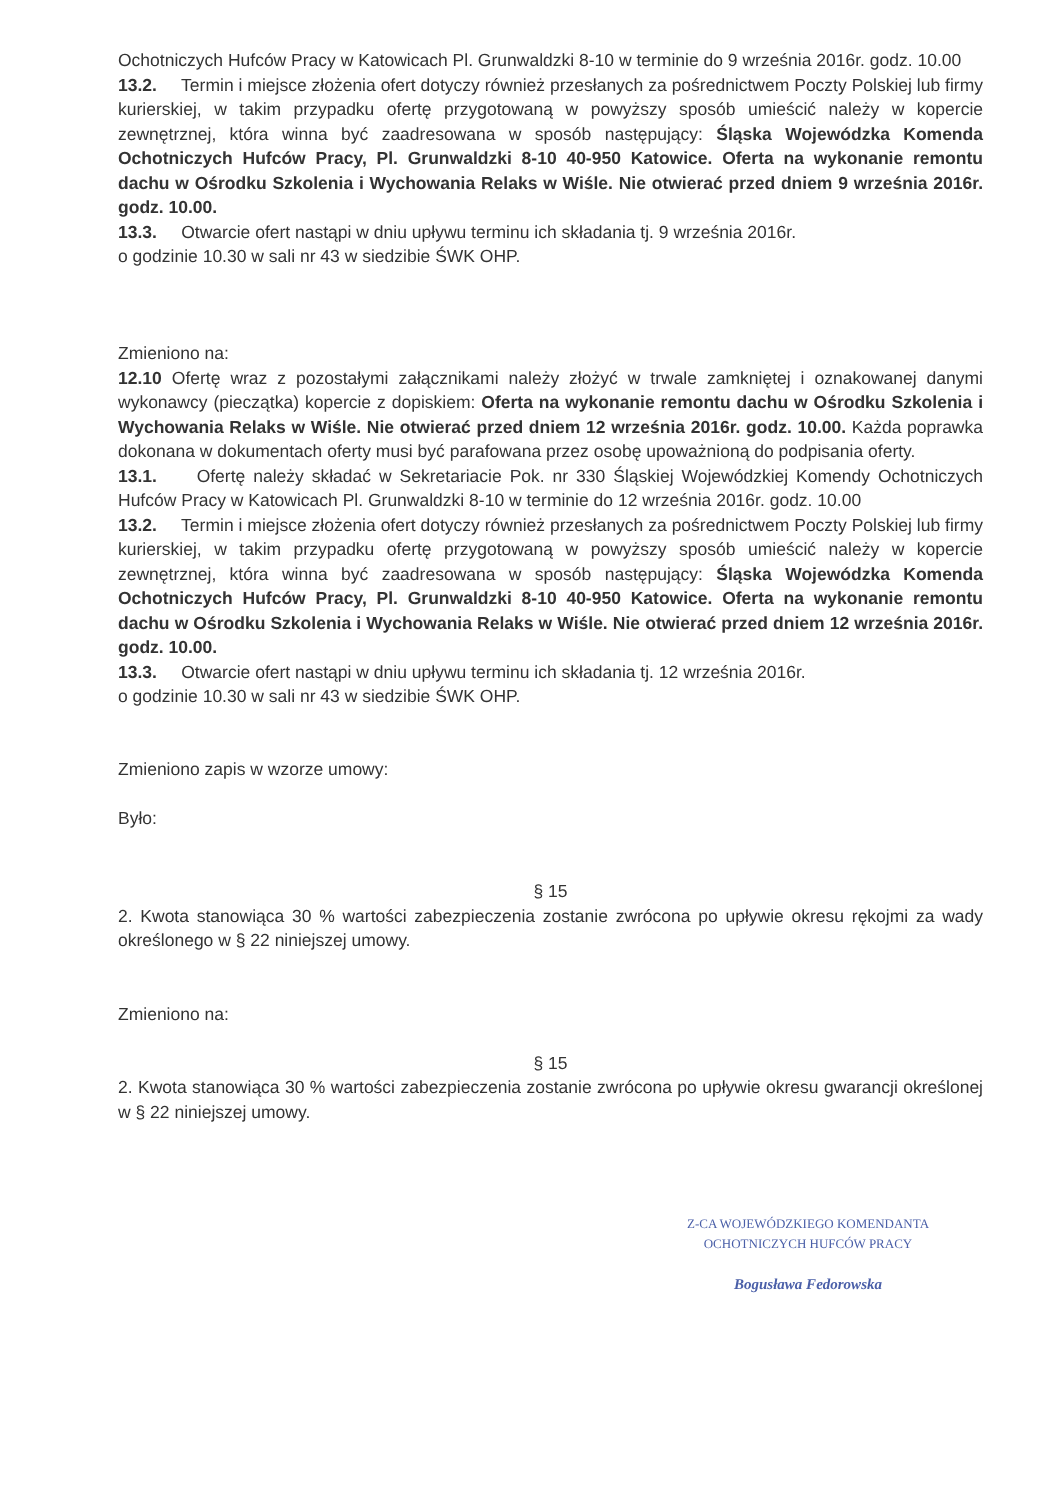Ochotniczych Hufców Pracy w Katowicach Pl. Grunwaldzki 8-10 w terminie do 9 września 2016r. godz. 10.00
13.2. Termin i miejsce złożenia ofert dotyczy również przesłanych za pośrednictwem Poczty Polskiej lub firmy kurierskiej, w takim przypadku ofertę przygotowaną w powyższy sposób umieścić należy w kopercie zewnętrznej, która winna być zaadresowana w sposób następujący: Śląska Wojewódzka Komenda Ochotniczych Hufców Pracy, Pl. Grunwaldzki 8-10 40-950 Katowice. Oferta na wykonanie remontu dachu w Ośrodku Szkolenia i Wychowania Relaks w Wiśle. Nie otwierać przed dniem 9 września 2016r. godz. 10.00.
13.3. Otwarcie ofert nastąpi w dniu upływu terminu ich składania tj. 9 września 2016r.
o godzinie 10.30 w sali nr 43 w siedzibie ŚWK OHP.
Zmieniono na:
12.10 Ofertę wraz z pozostałymi załącznikami należy złożyć w trwale zamkniętej i oznakowanej danymi wykonawcy (pieczątka) kopercie z dopiskiem: Oferta na wykonanie remontu dachu w Ośrodku Szkolenia i Wychowania Relaks w Wiśle. Nie otwierać przed dniem 12 września 2016r. godz. 10.00. Każda poprawka dokonana w dokumentach oferty musi być parafowana przez osobę upoważnioną do podpisania oferty.
13.1. Ofertę należy składać w Sekretariacie Pok. nr 330 Śląskiej Wojewódzkiej Komendy Ochotniczych Hufców Pracy w Katowicach Pl. Grunwaldzki 8-10 w terminie do 12 września 2016r. godz. 10.00
13.2. Termin i miejsce złożenia ofert dotyczy również przesłanych za pośrednictwem Poczty Polskiej lub firmy kurierskiej, w takim przypadku ofertę przygotowaną w powyższy sposób umieścić należy w kopercie zewnętrznej, która winna być zaadresowana w sposób następujący: Śląska Wojewódzka Komenda Ochotniczych Hufców Pracy, Pl. Grunwaldzki 8-10 40-950 Katowice. Oferta na wykonanie remontu dachu w Ośrodku Szkolenia i Wychowania Relaks w Wiśle. Nie otwierać przed dniem 12 września 2016r. godz. 10.00.
13.3. Otwarcie ofert nastąpi w dniu upływu terminu ich składania tj. 12 września 2016r.
o godzinie 10.30 w sali nr 43 w siedzibie ŚWK OHP.
Zmieniono zapis w wzorze umowy:
Było:
§ 15
2. Kwota stanowiąca 30 % wartości zabezpieczenia zostanie zwrócona po upływie okresu rękojmi za wady określonego w § 22 niniejszej umowy.
Zmieniono na:
§ 15
2. Kwota stanowiąca 30 % wartości zabezpieczenia zostanie zwrócona po upływie okresu gwarancji określonej w § 22 niniejszej umowy.
Z-CA WOJEWÓDZKIEGO KOMENDANTA
OCHOTNICZYCH HUFCÓW PRACY
Bogusława Fedorowska